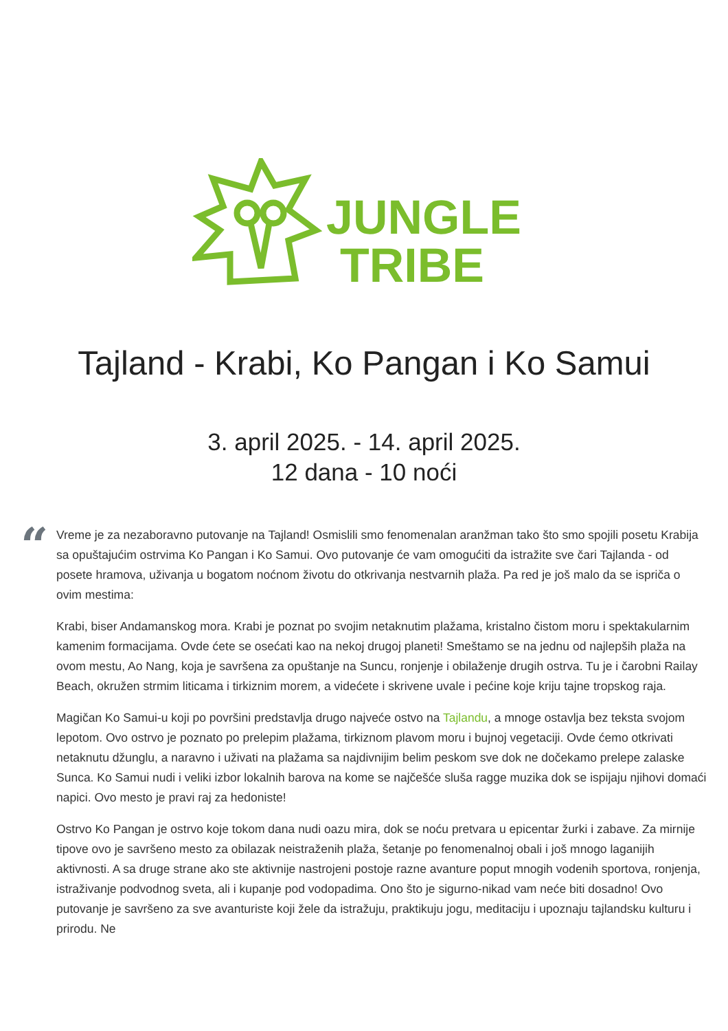JUNGLE
TRIBE
Tajland - Krabi, Ko Pangan i Ko Samui
3. april 2025. - 14. april 2025.
12 dana - 10 noći
“
Vreme je za nezaboravno putovanje na Tajland! Osmislili smo fenomenalan aranžman tako što smo spojili posetu Krabija sa opuštajućim ostrvima Ko Pangan i Ko Samui. Ovo putovanje će vam omogućiti da istražite sve čari Tajlanda - od posete hramova, uživanja u bogatom noćnom životu do otkrivanja nestvarnih plaža. Pa red je još malo da se ispriča o ovim mestima:
Krabi, biser Andamanskog mora. Krabi je poznat po svojim netaknutim plažama, kristalno čistom moru i spektakularnim kamenim formacijama. Ovde ćete se osećati kao na nekoj drugoj planeti! Smeštamo se na jednu od najlepših plaža na ovom mestu, Ao Nang, koja je savršena za opuštanje na Suncu, ronjenje i obilaženje drugih ostrva. Tu je i čarobni Railay Beach, okružen strmim liticama i tirkiznim morem, a videćete i skrivene uvale i pećine koje kriju tajne tropskog raja.
Magičan Ko Samui-u koji po površini predstavlja drugo najveće ostvo na Tajlandu, a mnoge ostavlja bez teksta svojom lepotom. Ovo ostrvo je poznato po prelepim plažama, tirkiznom plavom moru i bujnoj vegetaciji. Ovde ćemo otkrivati netaknutu džunglu, a naravno i uživati na plažama sa najdivnijim belim peskom sve dok ne dočekamo prelepe zalaske Sunca. Ko Samui nudi i veliki izbor lokalnih barova na kome se najčešće sluša ragge muzika dok se ispijaju njihovi domaći napici. Ovo mesto je pravi raj za hedoniste!
Ostrvo Ko Pangan je ostrvo koje tokom dana nudi oazu mira, dok se noću pretvara u epicentar žurki i zabave. Za mirnije tipove ovo je savršeno mesto za obilazak neistraženih plaža, šetanje po fenomenalnoj obali i još mnogo laganijih aktivnosti. A sa druge strane ako ste aktivnije nastrojeni postoje razne avanture poput mnogih vodenih sportova, ronjenja, istraživanje podvodnog sveta, ali i kupanje pod vodopadima. Ono što je sigurno-nikad vam neće biti dosadno! Ovo putovanje je savršeno za sve avanturiste koji žele da istražuju, praktikuju jogu, meditaciju i upoznaju tajlandsku kulturu i prirodu. Ne